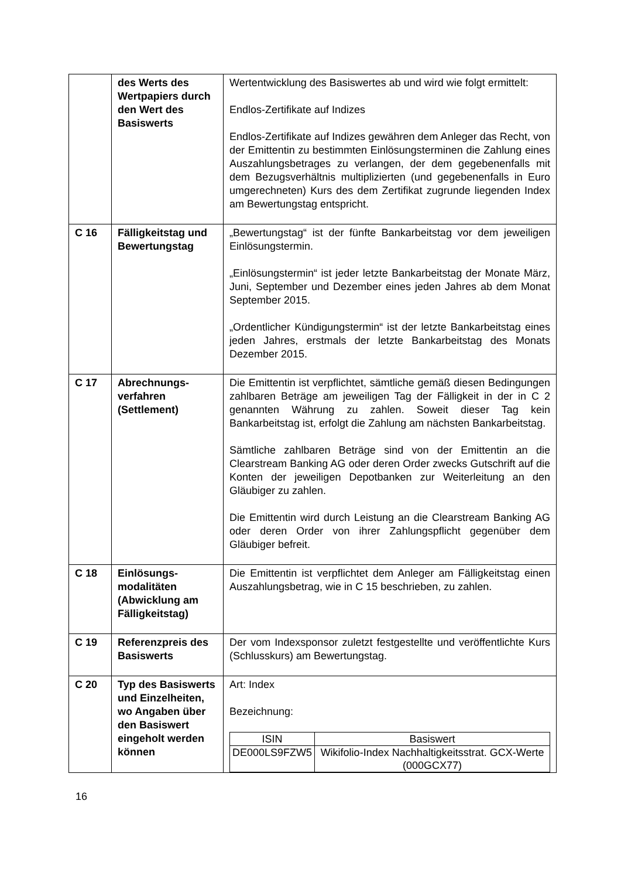| | des Werts des Wertpapiers durch den Wert des Basiswerts | Wertentwicklung des Basiswertes ab und wird wie folgt ermittelt: Endlos-Zertifikate auf Indizes Endlos-Zertifikate auf Indizes gewähren dem Anleger das Recht, von der Emittentin zu bestimmten Einlösungsterminen die Zahlung eines Auszahlungsbetrages zu verlangen, der dem gegebenenfalls mit dem Bezugsverhältnis multiplizierten (und gegebenenfalls in Euro umgerechneten) Kurs des dem Zertifikat zugrunde liegenden Index am Bewertungstag entspricht. |
| C 16 | Fälligkeitstag und Bewertungstag | „Bewertungstag“ ist der fünfte Bankarbeitstag vor dem jeweiligen Einlösungstermin. „Einlösungstermin“ ist jeder letzte Bankarbeitstag der Monate März, Juni, September und Dezember eines jeden Jahres ab dem Monat September 2015. „Ordentlicher Kündigungstermin“ ist der letzte Bankarbeitstag eines jeden Jahres, erstmals der letzte Bankarbeitstag des Monats Dezember 2015. |
| C 17 | Abrechnungs-verfahren (Settlement) | Die Emittentin ist verpflichtet, sämtliche gemäß diesen Bedingungen zahlbaren Beträge am jeweiligen Tag der Fälligkeit in der in C 2 genannten Währung zu zahlen. Soweit dieser Tag kein Bankarbeitstag ist, erfolgt die Zahlung am nächsten Bankarbeitstag. Sämtliche zahlbaren Beträge sind von der Emittentin an die Clearstream Banking AG oder deren Order zwecks Gutschrift auf die Konten der jeweiligen Depotbanken zur Weiterleitung an den Gläubiger zu zahlen. Die Emittentin wird durch Leistung an die Clearstream Banking AG oder deren Order von ihrer Zahlungspflicht gegenüber dem Gläubiger befreit. |
| C 18 | Einlösungs-modalitäten (Abwicklung am Fälligkeitstag) | Die Emittentin ist verpflichtet dem Anleger am Fälligkeitstag einen Auszahlungsbetrag, wie in C 15 beschrieben, zu zahlen. |
| C 19 | Referenzpreis des Basiswerts | Der vom Indexsponsor zuletzt festgestellte und veröffentlichte Kurs (Schlusskurs) am Bewertungstag. |
| C 20 | Typ des Basiswerts und Einzelheiten, wo Angaben über den Basiswert eingeholt werden können | Art: Index Bezeichnung: / ISIN / Basiswert / / --- / --- / / DE000LS9FZW5 / Wikifolio-Index Nachhaltigkeitsstrat. GCX-Werte (000GCX77) / |
16